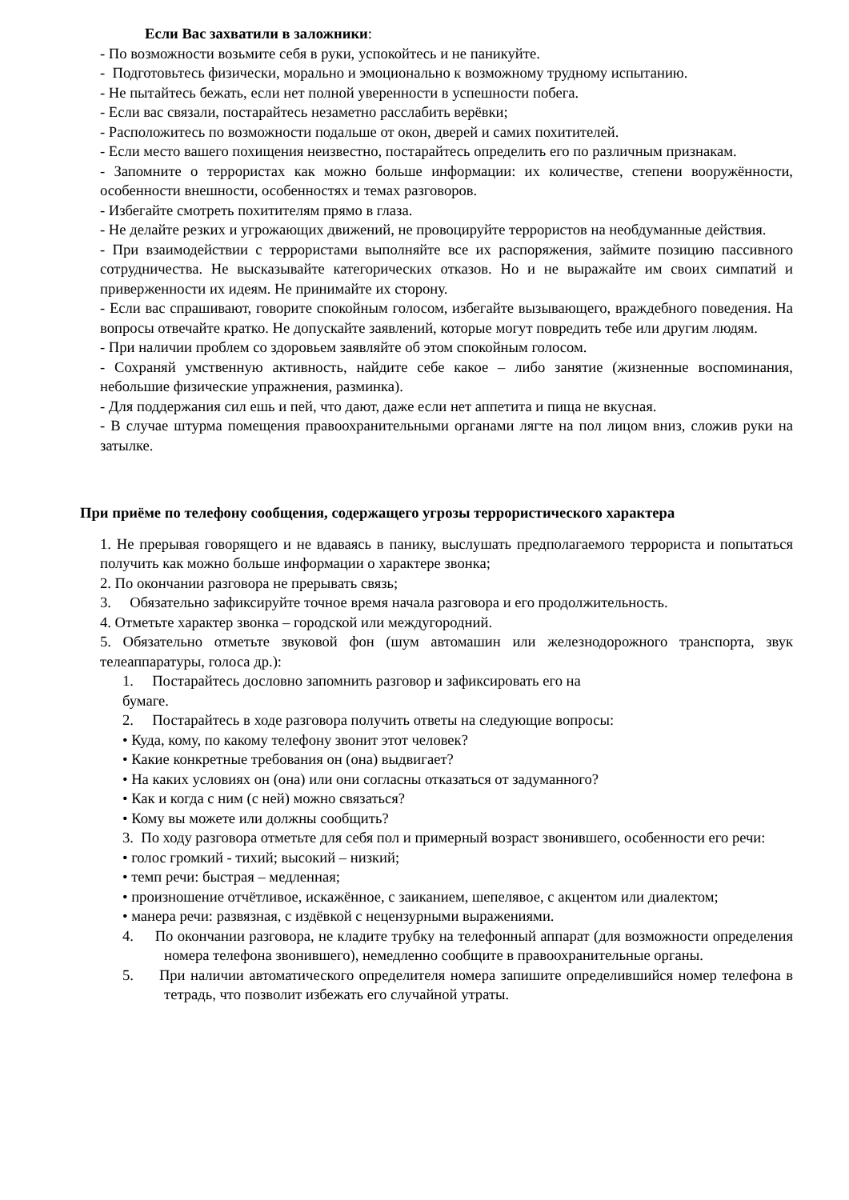Если Вас захватили в заложники:
- По возможности возьмите себя в руки, успокойтесь и не паникуйте.
- Подготовьтесь физически, морально и эмоционально к возможному трудному испытанию.
- Не пытайтесь бежать, если нет полной уверенности в успешности побега.
- Если вас связали, постарайтесь незаметно расслабить верёвки;
- Расположитесь по возможности подальше от окон, дверей и самих похитителей.
- Если место вашего похищения неизвестно, постарайтесь определить его по различным признакам.
- Запомните о террористах как можно больше информации: их количестве, степени вооружённости, особенности внешности, особенностях и темах разговоров.
- Избегайте смотреть похитителям прямо в глаза.
- Не делайте резких и угрожающих движений, не провоцируйте террористов на необдуманные действия.
- При взаимодействии с террористами выполняйте все их распоряжения, займите позицию пассивного сотрудничества. Не высказывайте категорических отказов. Но и не выражайте им своих симпатий и приверженности их идеям. Не принимайте их сторону.
- Если вас спрашивают, говорите спокойным голосом, избегайте вызывающего, враждебного поведения. На вопросы отвечайте кратко. Не допускайте заявлений, которые могут повредить тебе или другим людям.
- При наличии проблем со здоровьем заявляйте об этом спокойным голосом.
- Сохраняй умственную активность, найдите себе какое – либо занятие (жизненные воспоминания, небольшие физические упражнения, разминка).
- Для поддержания сил ешь и пей, что дают, даже если нет аппетита и пища не вкусная.
- В случае штурма помещения правоохранительными органами лягте на пол лицом вниз, сложив руки на затылке.
При приёме по телефону сообщения, содержащего угрозы террористического характера
1. Не прерывая говорящего и не вдаваясь в панику, выслушать предполагаемого террориста и попытаться получить как можно больше информации о характере звонка;
2. По окончании разговора не прерывать связь;
3. Обязательно зафиксируйте точное время начала разговора и его продолжительность.
4. Отметьте характер звонка – городской или междугородний.
5. Обязательно отметьте звуковой фон (шум автомашин или железнодорожного транспорта, звук телеаппаратуры, голоса др.):
1. Постарайтесь дословно запомнить разговор и зафиксировать его на
бумаге.
2. Постарайтесь в ходе разговора получить ответы на следующие вопросы:
• Куда, кому, по какому телефону звонит этот человек?
• Какие конкретные требования он (она) выдвигает?
• На каких условиях он (она) или они согласны отказаться от задуманного?
• Как и когда с ним (с ней) можно связаться?
• Кому вы можете или должны сообщить?
3. По ходу разговора отметьте для себя пол и примерный возраст звонившего, особенности его речи:
• голос громкий - тихий; высокий – низкий;
• темп речи: быстрая – медленная;
• произношение отчётливое, искажённое, с заиканием, шепелявое, с акцентом или диалектом;
• манера речи: развязная, с издёвкой с нецензурными выражениями.
4. По окончании разговора, не кладите трубку на телефонный аппарат (для возможности определения номера телефона звонившего), немедленно сообщите в правоохранительные органы.
5. При наличии автоматического определителя номера запишите определившийся номер телефона в тетрадь, что позволит избежать его случайной утраты.